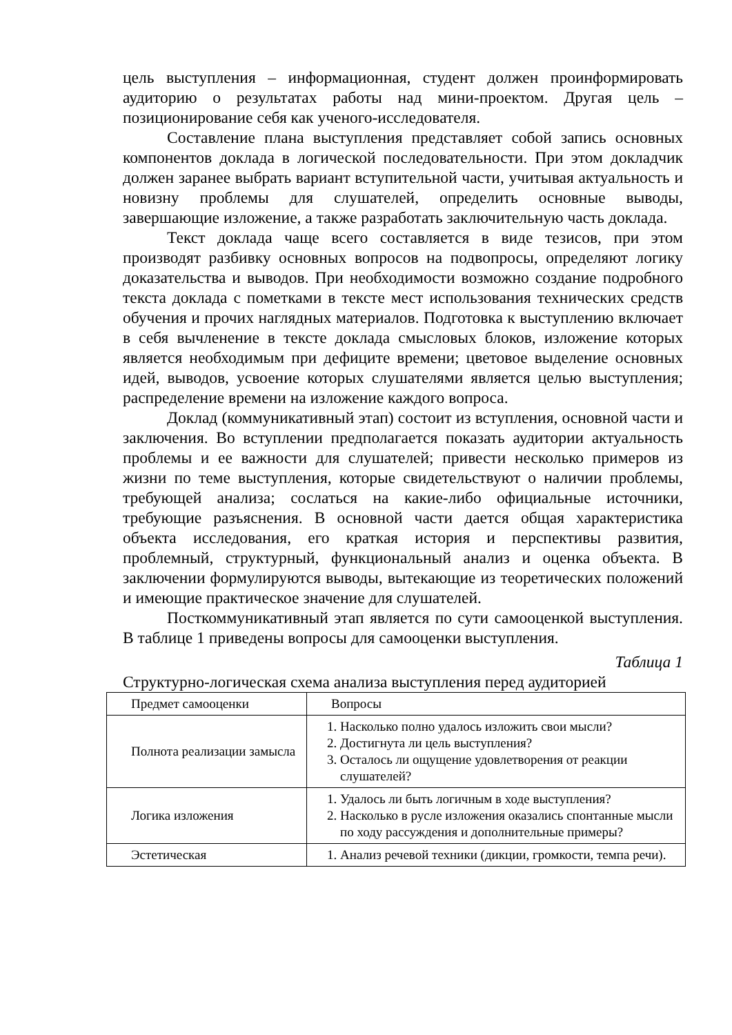цель выступления – информационная, студент должен проинформировать аудиторию о результатах работы над мини-проектом. Другая цель – позиционирование себя как ученого-исследователя.
Составление плана выступления представляет собой запись основных компонентов доклада в логической последовательности. При этом докладчик должен заранее выбрать вариант вступительной части, учитывая актуальность и новизну проблемы для слушателей, определить основные выводы, завершающие изложение, а также разработать заключительную часть доклада.
Текст доклада чаще всего составляется в виде тезисов, при этом производят разбивку основных вопросов на подвопросы, определяют логику доказательства и выводов. При необходимости возможно создание подробного текста доклада с пометками в тексте мест использования технических средств обучения и прочих наглядных материалов. Подготовка к выступлению включает в себя вычленение в тексте доклада смысловых блоков, изложение которых является необходимым при дефиците времени; цветовое выделение основных идей, выводов, усвоение которых слушателями является целью выступления; распределение времени на изложение каждого вопроса.
Доклад (коммуникативный этап) состоит из вступления, основной части и заключения. Во вступлении предполагается показать аудитории актуальность проблемы и ее важности для слушателей; привести несколько примеров из жизни по теме выступления, которые свидетельствуют о наличии проблемы, требующей анализа; сослаться на какие-либо официальные источники, требующие разъяснения. В основной части дается общая характеристика объекта исследования, его краткая история и перспективы развития, проблемный, структурный, функциональный анализ и оценка объекта. В заключении формулируются выводы, вытекающие из теоретических положений и имеющие практическое значение для слушателей.
Посткоммуникативный этап является по сути самооценкой выступления. В таблице 1 приведены вопросы для самооценки выступления.
Таблица 1
Структурно-логическая схема анализа выступления перед аудиторией
| Предмет самооценки | Вопросы |
| --- | --- |
| Полнота реализации замысла | 1. Насколько полно удалось изложить свои мысли? 2. Достигнута ли цель выступления? 3. Осталось ли ощущение удовлетворения от реакции слушателей? |
| Логика изложения | 1. Удалось ли быть логичным в ходе выступления? 2. Насколько в русле изложения оказались спонтанные мысли по ходу рассуждения и дополнительные примеры? |
| Эстетическая | 1. Анализ речевой техники (дикции, громкости, темпа речи). |